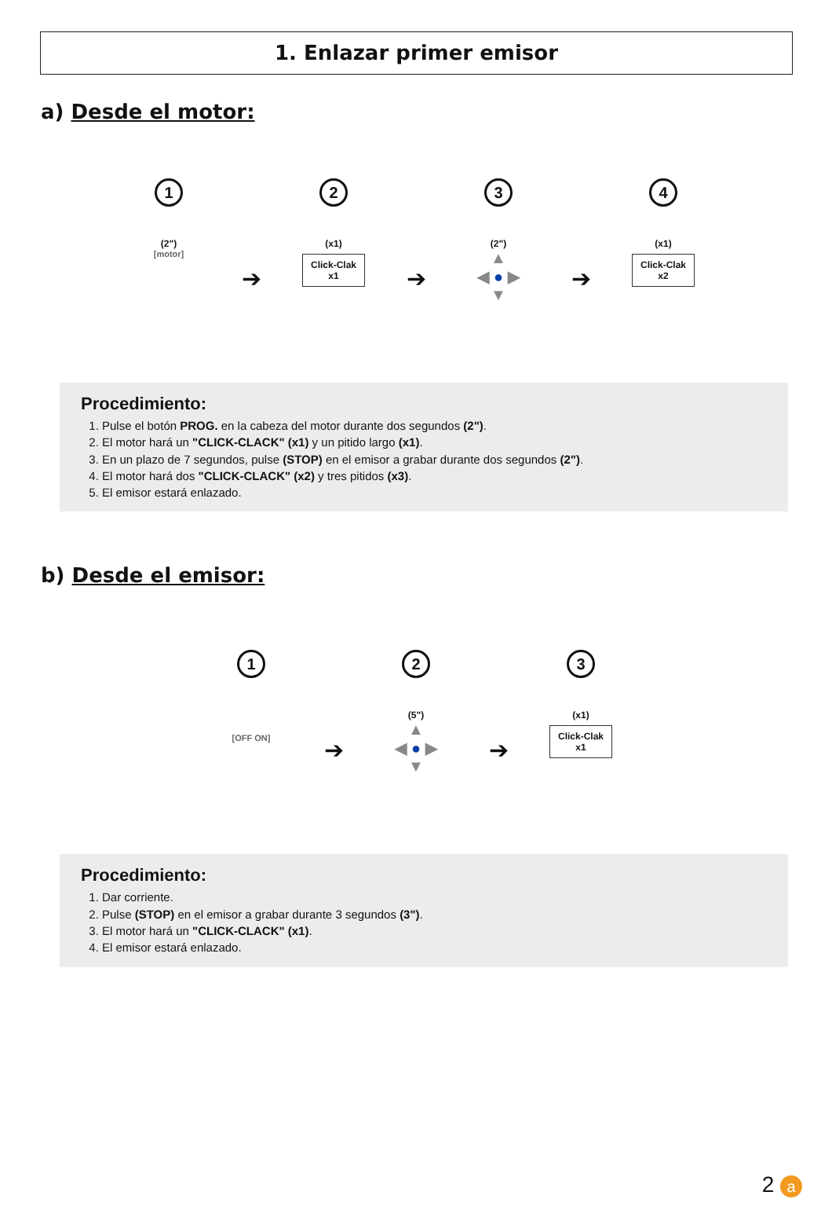1. Enlazar primer emisor
a) Desde el motor:
1
(2")
[motor]
➔
2
(x1)
Click-Clak
x1
➔
3
(2")
▲
◀ ● ▶
▼
➔
4
(x1)
Click-Clak
x2
Procedimiento:
1. Pulse el botón PROG. en la cabeza del motor durante dos segundos (2").
2. El motor hará un "CLICK-CLACK" (x1) y un pitido largo (x1).
3. En un plazo de 7 segundos, pulse (STOP) en el emisor a grabar durante dos segundos (2").
4. El motor hará dos "CLICK-CLACK" (x2) y tres pitidos (x3).
5. El emisor estará enlazado.
b) Desde el emisor:
1
[OFF ON]
➔
2
(5")
▲
◀ ● ▶
▼
➔
3
(x1)
Click-Clak
x1
Procedimiento:
1. Dar corriente.
2. Pulse (STOP) en el emisor a grabar durante 3 segundos (3").
3. El motor hará un "CLICK-CLACK" (x1).
4. El emisor estará enlazado.
2 a